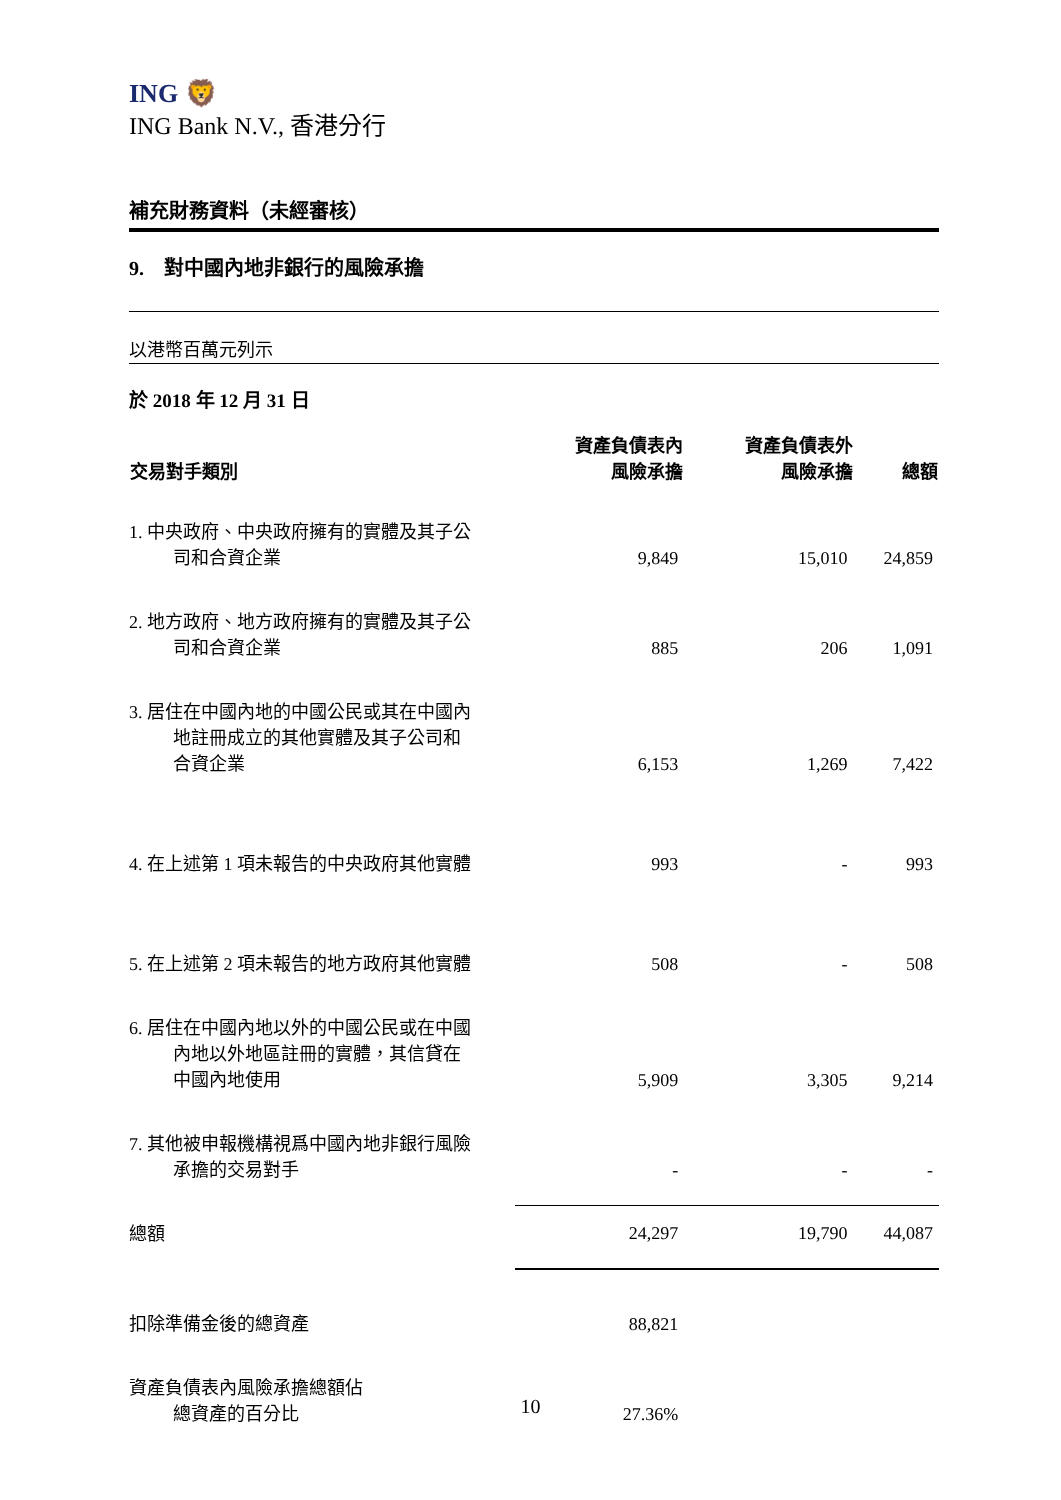ING 🦁
ING Bank N.V., 香港分行
補充財務資料（未經審核）
9. 對中國內地非銀行的風險承擔
以港幣百萬元列示
於 2018 年 12 月 31 日
| 交易對手類別 | 資產負債表內 風險承擔 | 資產負債表外 風險承擔 | 總額 |
| --- | --- | --- | --- |
| 1. 中央政府、中央政府擁有的實體及其子公 司和合資企業 | 9,849 | 15,010 | 24,859 |
| 2. 地方政府、地方政府擁有的實體及其子公 司和合資企業 | 885 | 206 | 1,091 |
| 3. 居住在中國內地的中國公民或其在中國內 地註冊成立的其他實體及其子公司和 合資企業 | 6,153 | 1,269 | 7,422 |
| 4. 在上述第 1 項未報告的中央政府其他實體 | 993 | - | 993 |
| 5. 在上述第 2 項未報告的地方政府其他實體 | 508 | - | 508 |
| 6. 居住在中國內地以外的中國公民或在中國 內地以外地區註冊的實體，其信貸在 中國內地使用 | 5,909 | 3,305 | 9,214 |
| 7. 其他被申報機構視爲中國內地非銀行風險 承擔的交易對手 | - | - | - |
| 總額 | 24,297 | 19,790 | 44,087 |
| 扣除準備金後的總資產 | 88,821 | | |
| 資產負債表內風險承擔總額佔 總資產的百分比 | 27.36% | | |
10